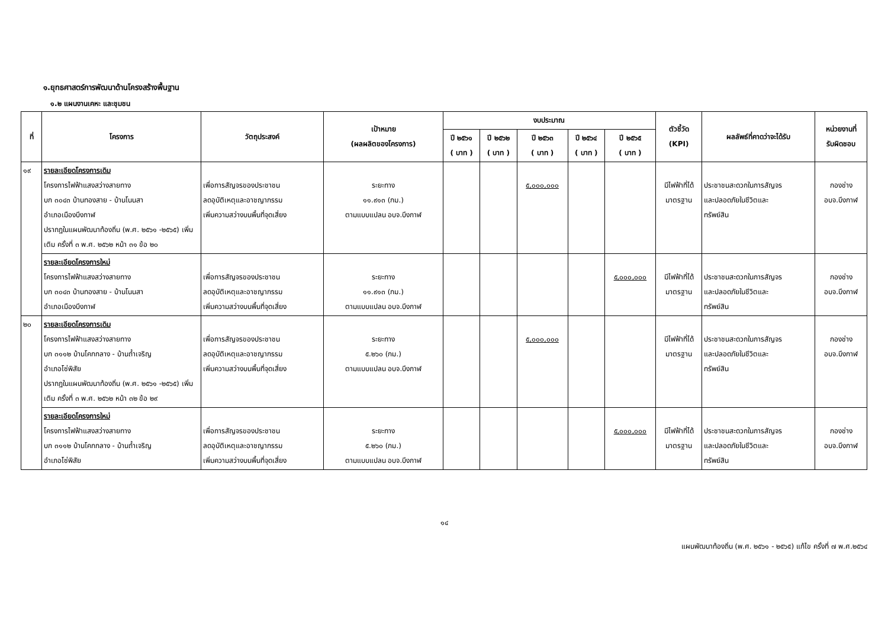๑.ยุทธศาสตร์การพัฒนาด้านโครงสร้างพื้นฐาน
๑.๒ แผนงานเคหะ และชุมชน
| ที่ | โครงการ | วัตถุประสงค์ | เป้าหมาย (ผลผลิตของโครงการ) | งบประมาณ | | | | | ตัวชี้วัด (KPI) | ผลลัพธ์ที่คาดว่าจะได้รับ | หน่วยงานที่ รับผิดชอบ |
| --- | --- | --- | --- | --- | --- | --- | --- | --- | --- | --- | --- |
| | | | | ปี ๒๕๖๑ ( บาท ) | ปี ๒๕๖๒ ( บาท ) | ปี ๒๕๖๓ ( บาท ) | ปี ๒๕๖๔ ( บาท ) | ปี ๒๕๖๕ ( บาท ) | | | |
| ๑๙ | รายละเอียดโครงการเดิม โครงการไฟฟ้าแสงสว่างสายทาง บก ๓๐๔๓ บ้านทองสาย - บ้านโนนสา อำเภอเมืองบึงกาฬ ปรากฏในแผนพัฒนาท้องถิ่น (พ.ศ. ๒๕๖๑ -๒๕๖๕) เพิ่มเติม ครั้งที่ ๓ พ.ศ. ๒๕๖๒ หน้า ๓๑ ข้อ ๒๐ | เพื่อการสัญจรของประชาชน ลดอุบัติเหตุและอาชญากรรม เพิ่มความสว่างบนพื้นที่จุดเสี่ยง | ระยะทาง ๑๑.๙๑๓ (กม.) ตามแบบแปลน อบจ.บึงกาฬ | | | ๕,๐๐๐,๐๐๐ | | | มีไฟฟ้าที่ได้ มาตรฐาน | ประชาชนสะดวกในการสัญจร และปลอดภัยในชีวิตและ ทรัพย์สิน | กองช่าง อบจ.บึงกาฬ |
| | รายละเอียดโครงการใหม่ โครงการไฟฟ้าแสงสว่างสายทาง บก ๓๐๔๓ บ้านทองสาย - บ้านโนนสา อำเภอเมืองบึงกาฬ | เพื่อการสัญจรของประชาชน ลดอุบัติเหตุและอาชญากรรม เพิ่มความสว่างบนพื้นที่จุดเสี่ยง | ระยะทาง ๑๑.๙๑๓ (กม.) ตามแบบแปลน อบจ.บึงกาฬ | | | | | ๕,๐๐๐,๐๐๐ | มีไฟฟ้าที่ได้ มาตรฐาน | ประชาชนสะดวกในการสัญจร และปลอดภัยในชีวิตและ ทรัพย์สิน | กองช่าง อบจ.บึงกาฬ |
| ๒๐ | รายละเอียดโครงการเดิม โครงการไฟฟ้าแสงสว่างสายทาง บก ๓๑๑๒ บ้านโคกกลาง - บ้านถ้ำเจริญ อำเภอโซ่พิสัย ปรากฏในแผนพัฒนาท้องถิ่น (พ.ศ. ๒๕๖๑ -๒๕๖๕) เพิ่มเติม ครั้งที่ ๓ พ.ศ. ๒๕๖๒ หน้า ๓๒ ข้อ ๒๙ | เพื่อการสัญจรของประชาชน ลดอุบัติเหตุและอาชญากรรม เพิ่มความสว่างบนพื้นที่จุดเสี่ยง | ระยะทาง ๕.๒๖๐ (กม.) ตามแบบแปลน อบจ.บึงกาฬ | | | ๕,๐๐๐,๐๐๐ | | | มีไฟฟ้าที่ได้ มาตรฐาน | ประชาชนสะดวกในการสัญจร และปลอดภัยในชีวิตและ ทรัพย์สิน | กองช่าง อบจ.บึงกาฬ |
| | รายละเอียดโครงการใหม่ โครงการไฟฟ้าแสงสว่างสายทาง บก ๓๑๑๒ บ้านโคกกลาง - บ้านถ้ำเจริญ อำเภอโซ่พิสัย | เพื่อการสัญจรของประชาชน ลดอุบัติเหตุและอาชญากรรม เพิ่มความสว่างบนพื้นที่จุดเสี่ยง | ระยะทาง ๕.๒๖๐ (กม.) ตามแบบแปลน อบจ.บึงกาฬ | | | | | ๕,๐๐๐,๐๐๐ | มีไฟฟ้าที่ได้ มาตรฐาน | ประชาชนสะดวกในการสัญจร และปลอดภัยในชีวิตและ ทรัพย์สิน | กองช่าง อบจ.บึงกาฬ |
๑๔
แผนพัฒนาท้องถิ่น (พ.ศ. ๒๕๖๑ - ๒๕๖๕) แก้ไข ครั้งที่ ๗ พ.ศ.๒๕๖๔